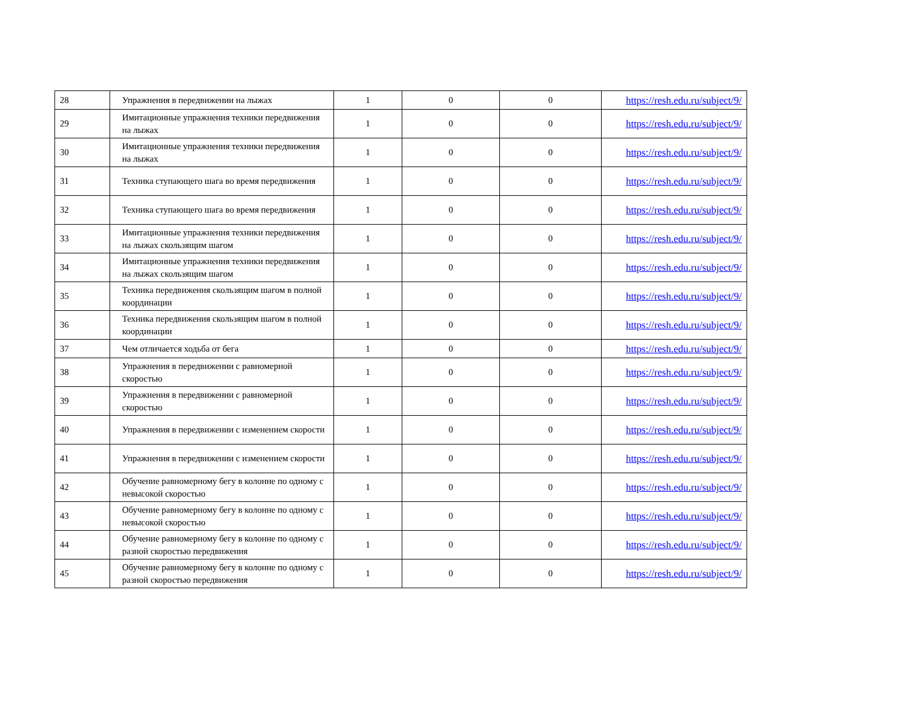| 28 | Упражнения в передвижении на лыжах | 1 | 0 | 0 | https://resh.edu.ru/subject/9/ |
| 29 | Имитационные упражнения техники передвижения на лыжах | 1 | 0 | 0 | https://resh.edu.ru/subject/9/ |
| 30 | Имитационные упражнения техники передвижения на лыжах | 1 | 0 | 0 | https://resh.edu.ru/subject/9/ |
| 31 | Техника ступающего шага во время передвижения | 1 | 0 | 0 | https://resh.edu.ru/subject/9/ |
| 32 | Техника ступающего шага во время передвижения | 1 | 0 | 0 | https://resh.edu.ru/subject/9/ |
| 33 | Имитационные упражнения техники передвижения на лыжах скользящим шагом | 1 | 0 | 0 | https://resh.edu.ru/subject/9/ |
| 34 | Имитационные упражнения техники передвижения на лыжах скользящим шагом | 1 | 0 | 0 | https://resh.edu.ru/subject/9/ |
| 35 | Техника передвижения скользящим шагом в полной координации | 1 | 0 | 0 | https://resh.edu.ru/subject/9/ |
| 36 | Техника передвижения скользящим шагом в полной координации | 1 | 0 | 0 | https://resh.edu.ru/subject/9/ |
| 37 | Чем отличается ходьба от бега | 1 | 0 | 0 | https://resh.edu.ru/subject/9/ |
| 38 | Упражнения в передвижении с равномерной скоростью | 1 | 0 | 0 | https://resh.edu.ru/subject/9/ |
| 39 | Упражнения в передвижении с равномерной скоростью | 1 | 0 | 0 | https://resh.edu.ru/subject/9/ |
| 40 | Упражнения в передвижении с изменением скорости | 1 | 0 | 0 | https://resh.edu.ru/subject/9/ |
| 41 | Упражнения в передвижении с изменением скорости | 1 | 0 | 0 | https://resh.edu.ru/subject/9/ |
| 42 | Обучение равномерному бегу в колонне по одному с невысокой скоростью | 1 | 0 | 0 | https://resh.edu.ru/subject/9/ |
| 43 | Обучение равномерному бегу в колонне по одному с невысокой скоростью | 1 | 0 | 0 | https://resh.edu.ru/subject/9/ |
| 44 | Обучение равномерному бегу в колонне по одному с разной скоростью передвижения | 1 | 0 | 0 | https://resh.edu.ru/subject/9/ |
| 45 | Обучение равномерному бегу в колонне по одному с разной скоростью передвижения | 1 | 0 | 0 | https://resh.edu.ru/subject/9/ |